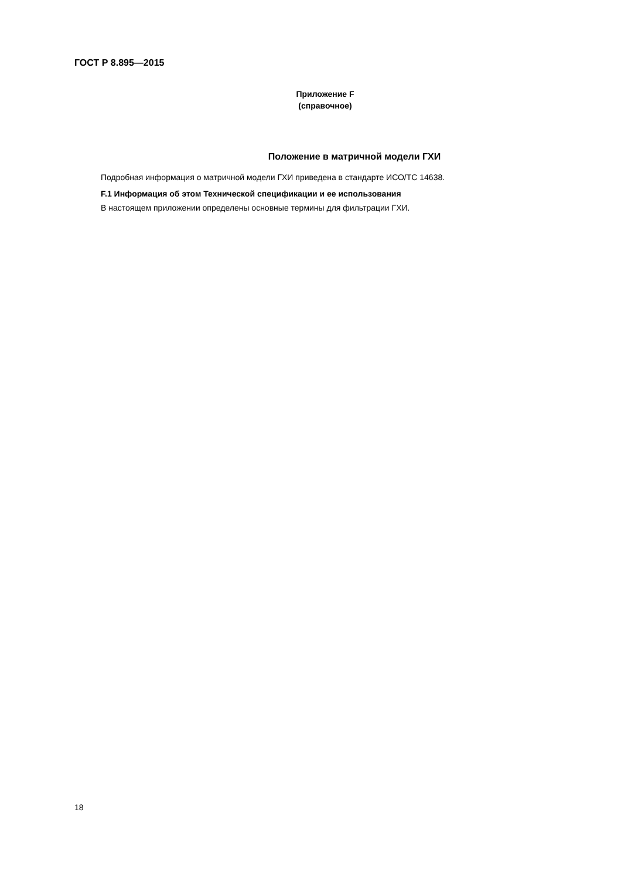ГОСТ Р 8.895—2015
Приложение F
(справочное)
Положение в матричной модели ГХИ
Подробная информация о матричной модели ГХИ приведена в стандарте ИСО/ТС 14638.
F.1 Информация об этом Технической спецификации и ее использования
В настоящем приложении определены основные термины для фильтрации ГХИ.
18